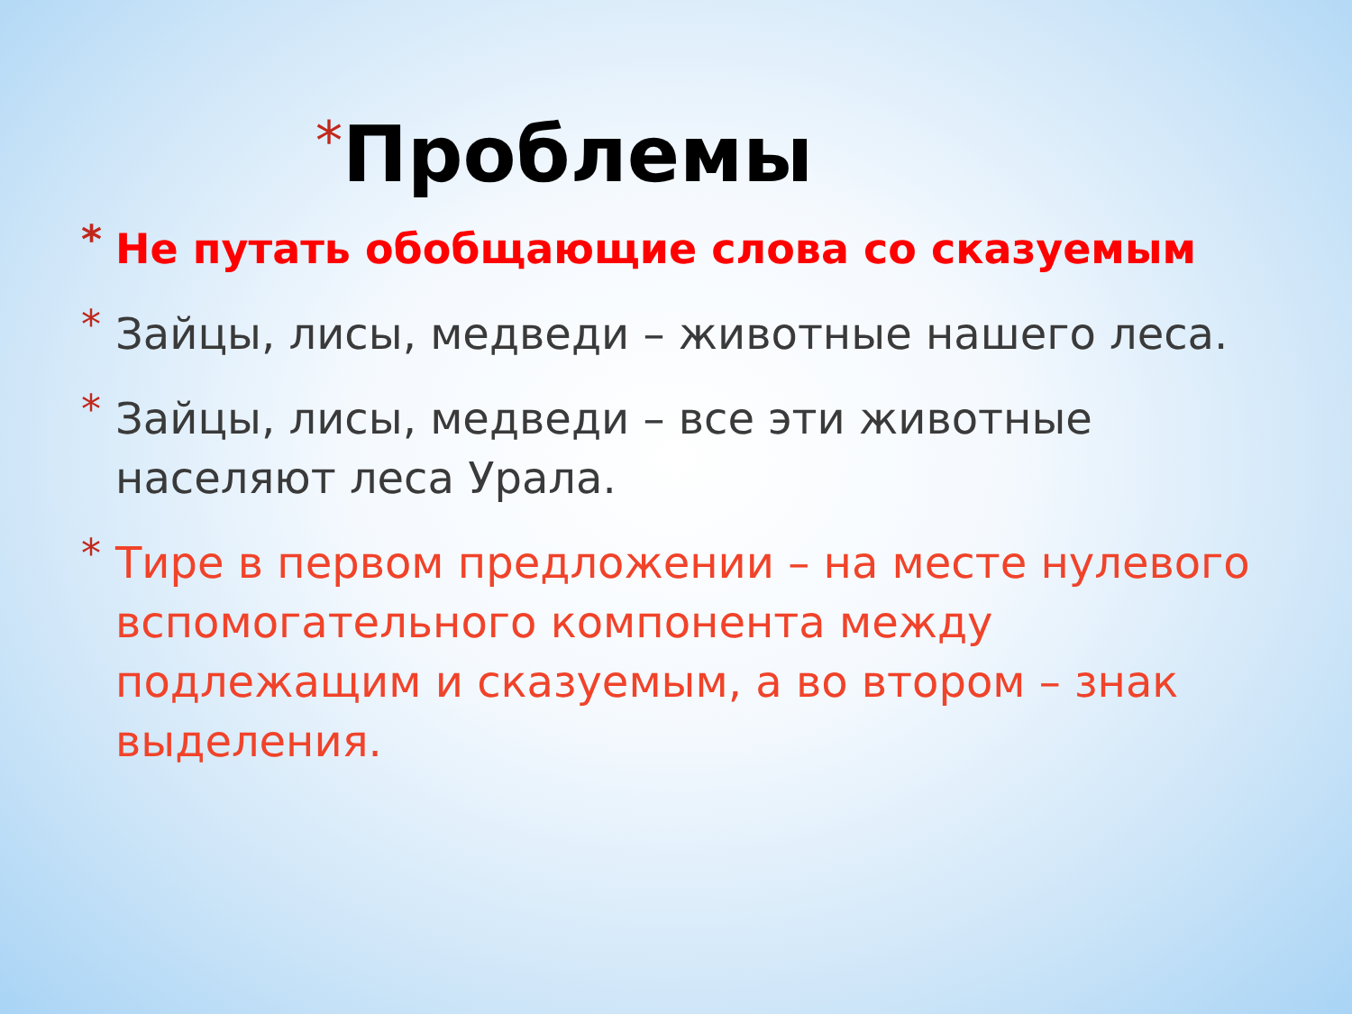*Проблемы
* Не путать обобщающие слова со сказуемым
* Зайцы, лисы, медведи – животные нашего леса.
* Зайцы, лисы, медведи – все эти животные населяют леса Урала.
* Тире в первом предложении – на месте нулевого вспомогательного компонента между подлежащим и сказуемым, а во втором – знак выделения.